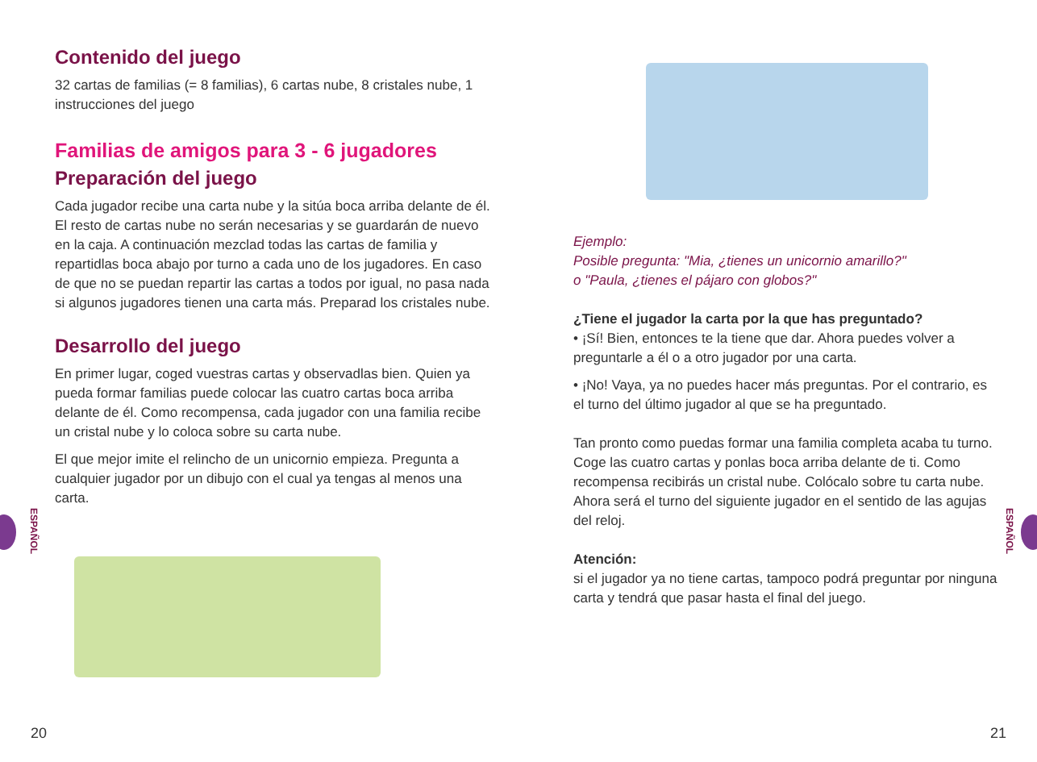Contenido del juego
32 cartas de familias (= 8 familias), 6 cartas nube, 8 cristales nube, 1 instrucciones del juego
Familias de amigos para 3 - 6 jugadores
Preparación del juego
Cada jugador recibe una carta nube y la sitúa boca arriba delante de él. El resto de cartas nube no serán necesarias y se guardarán de nuevo en la caja. A continuación mezclad todas las cartas de familia y repartidlas boca abajo por turno a cada uno de los jugadores. En caso de que no se puedan repartir las cartas a todos por igual, no pasa nada si algunos jugadores tienen una carta más. Preparad los cristales nube.
Desarrollo del juego
En primer lugar, coged vuestras cartas y observadlas bien. Quien ya pueda formar familias puede colocar las cuatro cartas boca arriba delante de él. Como recompensa, cada jugador con una familia recibe un cristal nube y lo coloca sobre su carta nube.
El que mejor imite el relincho de un unicornio empieza. Pregunta a cualquier jugador por un dibujo con el cual ya tengas al menos una carta.
Ejemplo:
Posible pregunta: "Mia, ¿tienes un unicornio amarillo?"
o "Paula, ¿tienes el pájaro con globos?"
¿Tiene el jugador la carta por la que has preguntado?
• ¡Sí! Bien, entonces te la tiene que dar. Ahora puedes volver a preguntarle a él o a otro jugador por una carta.
• ¡No! Vaya, ya no puedes hacer más preguntas. Por el contrario, es el turno del último jugador al que se ha preguntado.
Tan pronto como puedas formar una familia completa acaba tu turno. Coge las cuatro cartas y ponlas boca arriba delante de ti. Como recompensa recibirás un cristal nube. Colócalo sobre tu carta nube. Ahora será el turno del siguiente jugador en el sentido de las agujas del reloj.
Atención:
si el jugador ya no tiene cartas, tampoco podrá preguntar por ninguna carta y tendrá que pasar hasta el final del juego.
ESPAÑOL
ESPAÑOL
20 21